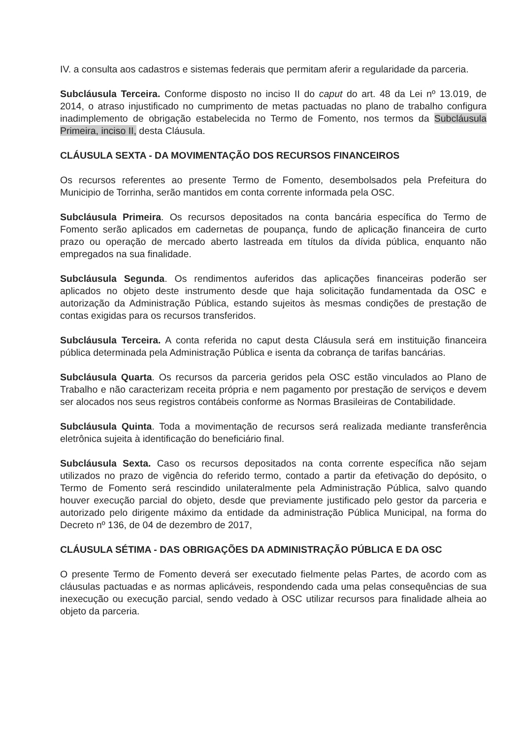IV. a consulta aos cadastros e sistemas federais que permitam aferir a regularidade da parceria.
Subcláusula Terceira. Conforme disposto no inciso II do caput do art. 48 da Lei nº 13.019, de 2014, o atraso injustificado no cumprimento de metas pactuadas no plano de trabalho configura inadimplemento de obrigação estabelecida no Termo de Fomento, nos termos da Subcláusula Primeira, inciso II, desta Cláusula.
CLÁUSULA SEXTA - DA MOVIMENTAÇÃO DOS RECURSOS FINANCEIROS
Os recursos referentes ao presente Termo de Fomento, desembolsados pela Prefeitura do Municipio de Torrinha, serão mantidos em conta corrente informada pela OSC.
Subcláusula Primeira. Os recursos depositados na conta bancária específica do Termo de Fomento serão aplicados em cadernetas de poupança, fundo de aplicação financeira de curto prazo ou operação de mercado aberto lastreada em títulos da dívida pública, enquanto não empregados na sua finalidade.
Subcláusula Segunda. Os rendimentos auferidos das aplicações financeiras poderão ser aplicados no objeto deste instrumento desde que haja solicitação fundamentada da OSC e autorização da Administração Pública, estando sujeitos às mesmas condições de prestação de contas exigidas para os recursos transferidos.
Subcláusula Terceira. A conta referida no caput desta Cláusula será em instituição financeira pública determinada pela Administração Pública e isenta da cobrança de tarifas bancárias.
Subcláusula Quarta. Os recursos da parceria geridos pela OSC estão vinculados ao Plano de Trabalho e não caracterizam receita própria e nem pagamento por prestação de serviços e devem ser alocados nos seus registros contábeis conforme as Normas Brasileiras de Contabilidade.
Subcláusula Quinta. Toda a movimentação de recursos será realizada mediante transferência eletrônica sujeita à identificação do beneficiário final.
Subcláusula Sexta. Caso os recursos depositados na conta corrente específica não sejam utilizados no prazo de vigência do referido termo, contado a partir da efetivação do depósito, o Termo de Fomento será rescindido unilateralmente pela Administração Pública, salvo quando houver execução parcial do objeto, desde que previamente justificado pelo gestor da parceria e autorizado pelo dirigente máximo da entidade da administração Pública Municipal, na forma do Decreto nº 136, de 04 de dezembro de 2017,
CLÁUSULA SÉTIMA - DAS OBRIGAÇÕES DA ADMINISTRAÇÃO PÚBLICA E DA OSC
O presente Termo de Fomento deverá ser executado fielmente pelas Partes, de acordo com as cláusulas pactuadas e as normas aplicáveis, respondendo cada uma pelas consequências de sua inexecução ou execução parcial, sendo vedado à OSC utilizar recursos para finalidade alheia ao objeto da parceria.